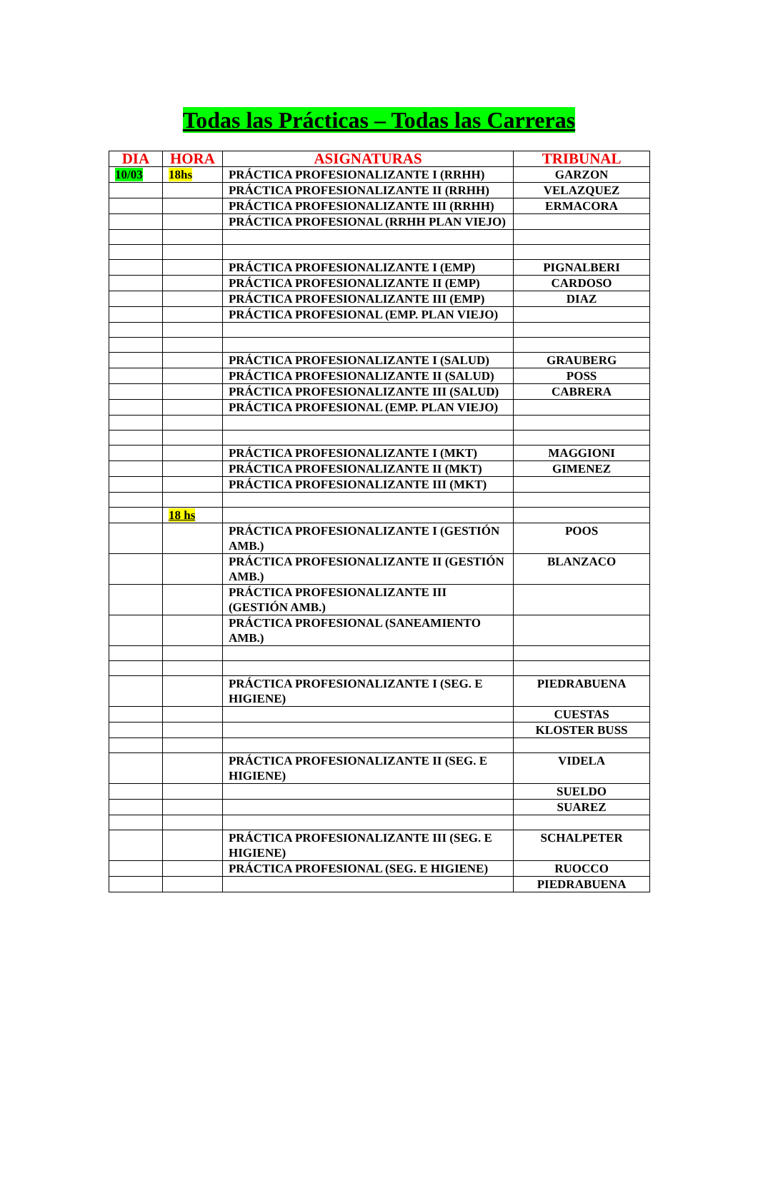Todas las Prácticas – Todas las Carreras
| DIA | HORA | ASIGNATURAS | TRIBUNAL |
| --- | --- | --- | --- |
| 10/03 | 18hs | PRÁCTICA PROFESIONALIZANTE I (RRHH) | GARZON |
| | | PRÁCTICA PROFESIONALIZANTE II (RRHH) | VELAZQUEZ |
| | | PRÁCTICA PROFESIONALIZANTE III (RRHH) | ERMACORA |
| | | PRÁCTICA PROFESIONAL (RRHH PLAN VIEJO) | |
| | | PRÁCTICA PROFESIONALIZANTE I (EMP) | PIGNALBERI |
| | | PRÁCTICA PROFESIONALIZANTE II (EMP) | CARDOSO |
| | | PRÁCTICA PROFESIONALIZANTE III (EMP) | DIAZ |
| | | PRÁCTICA PROFESIONAL (EMP. PLAN VIEJO) | |
| | | PRÁCTICA PROFESIONALIZANTE I (SALUD) | GRAUBERG |
| | | PRÁCTICA PROFESIONALIZANTE II (SALUD) | POSS |
| | | PRÁCTICA PROFESIONALIZANTE III (SALUD) | CABRERA |
| | | PRÁCTICA PROFESIONAL (EMP. PLAN VIEJO) | |
| | | PRÁCTICA PROFESIONALIZANTE I (MKT) | MAGGIONI |
| | | PRÁCTICA PROFESIONALIZANTE II (MKT) | GIMENEZ |
| | | PRÁCTICA PROFESIONALIZANTE III (MKT) | |
| | 18 hs | | |
| | | PRÁCTICA PROFESIONALIZANTE I (GESTIÓN AMB.) | POOS |
| | | PRÁCTICA PROFESIONALIZANTE II (GESTIÓN AMB.) | BLANZACO |
| | | PRÁCTICA PROFESIONALIZANTE III (GESTIÓN AMB.) | |
| | | PRÁCTICA PROFESIONAL (SANEAMIENTO AMB.) | |
| | | PRÁCTICA PROFESIONALIZANTE I (SEG. E HIGIENE) | PIEDRABUENA |
| | | | CUESTAS |
| | | | KLOSTER BUSS |
| | | PRÁCTICA PROFESIONALIZANTE II (SEG. E HIGIENE) | VIDELA |
| | | | SUELDO |
| | | | SUAREZ |
| | | PRÁCTICA PROFESIONALIZANTE III (SEG. E HIGIENE) | SCHALPETER |
| | | PRÁCTICA PROFESIONAL (SEG. E HIGIENE) | RUOCCO |
| | | | PIEDRABUENA |